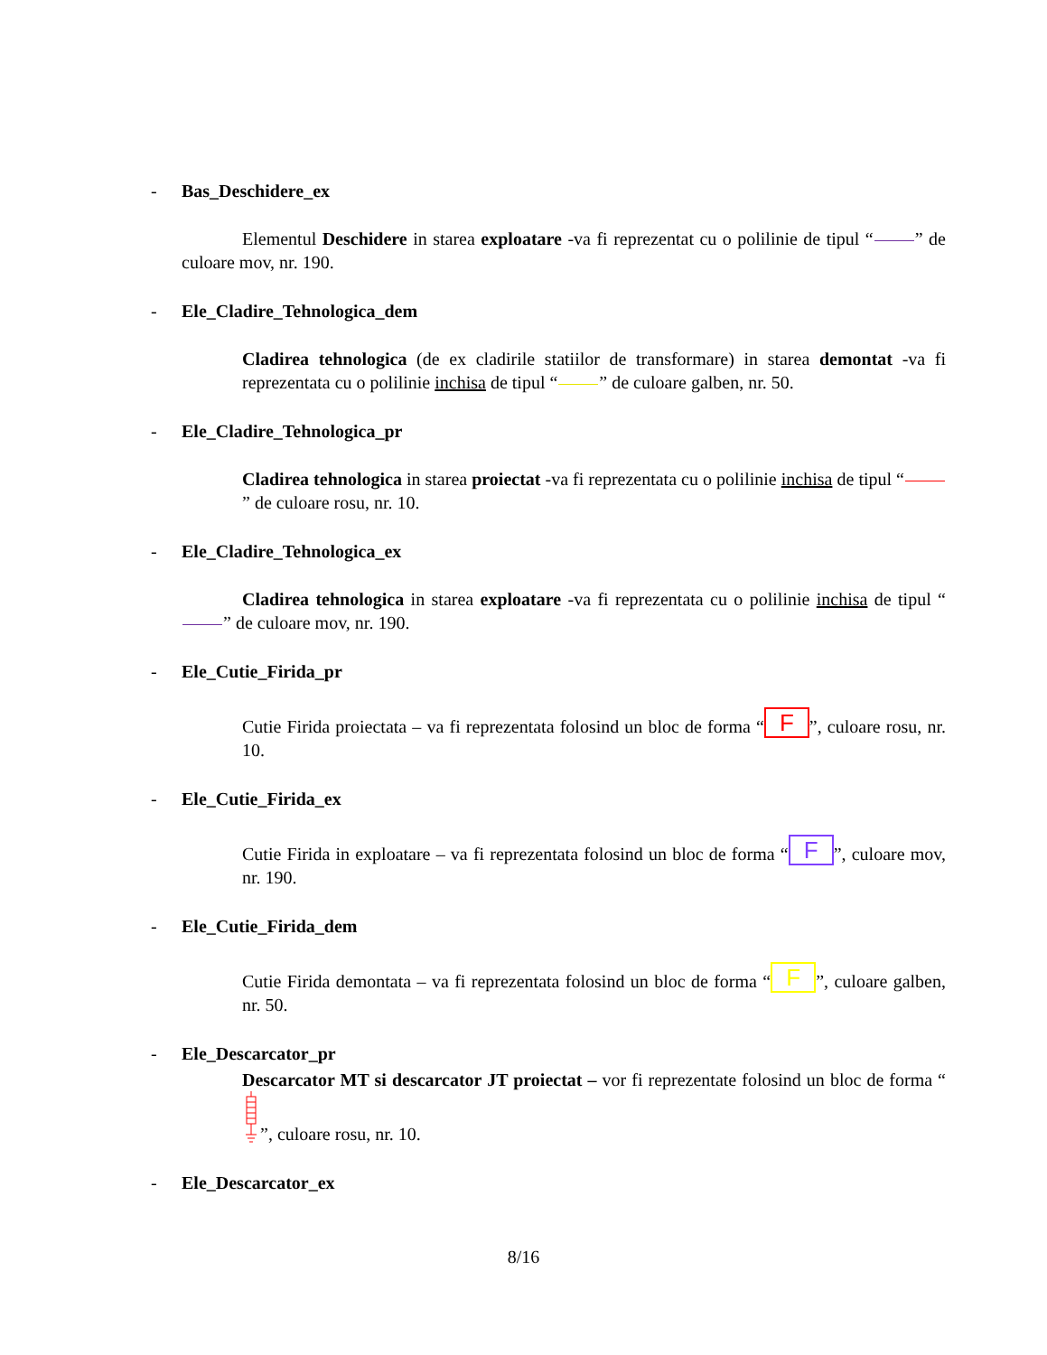- Bas_Deschidere_ex
Elementul Deschidere in starea exploatare -va fi reprezentat cu o polilinie de tipul “ ” de culoare mov, nr. 190.
- Ele_Cladire_Tehnologica_dem
Cladirea tehnologica (de ex cladirile statiilor de transformare) in starea demontat -va fi reprezentata cu o polilinie inchisa de tipul “ ” de culoare galben, nr. 50.
- Ele_Cladire_Tehnologica_pr
Cladirea tehnologica in starea proiectat -va fi reprezentata cu o polilinie inchisa de tipul “ ” de culoare rosu, nr. 10.
- Ele_Cladire_Tehnologica_ex
Cladirea tehnologica in starea exploatare -va fi reprezentata cu o polilinie inchisa de tipul “ ” de culoare mov, nr. 190.
- Ele_Cutie_Firida_pr
Cutie Firida proiectata – va fi reprezentata folosind un bloc de forma “F”, culoare rosu, nr. 10.
- Ele_Cutie_Firida_ex
Cutie Firida in exploatare – va fi reprezentata folosind un bloc de forma “F”, culoare mov, nr. 190.
- Ele_Cutie_Firida_dem
Cutie Firida demontata – va fi reprezentata folosind un bloc de forma “F”, culoare galben, nr. 50.
- Ele_Descarcator_pr
Descarcator MT si descarcator JT proiectat – vor fi reprezentate folosind un bloc de forma “”, culoare rosu, nr. 10.
- Ele_Descarcator_ex
8/16